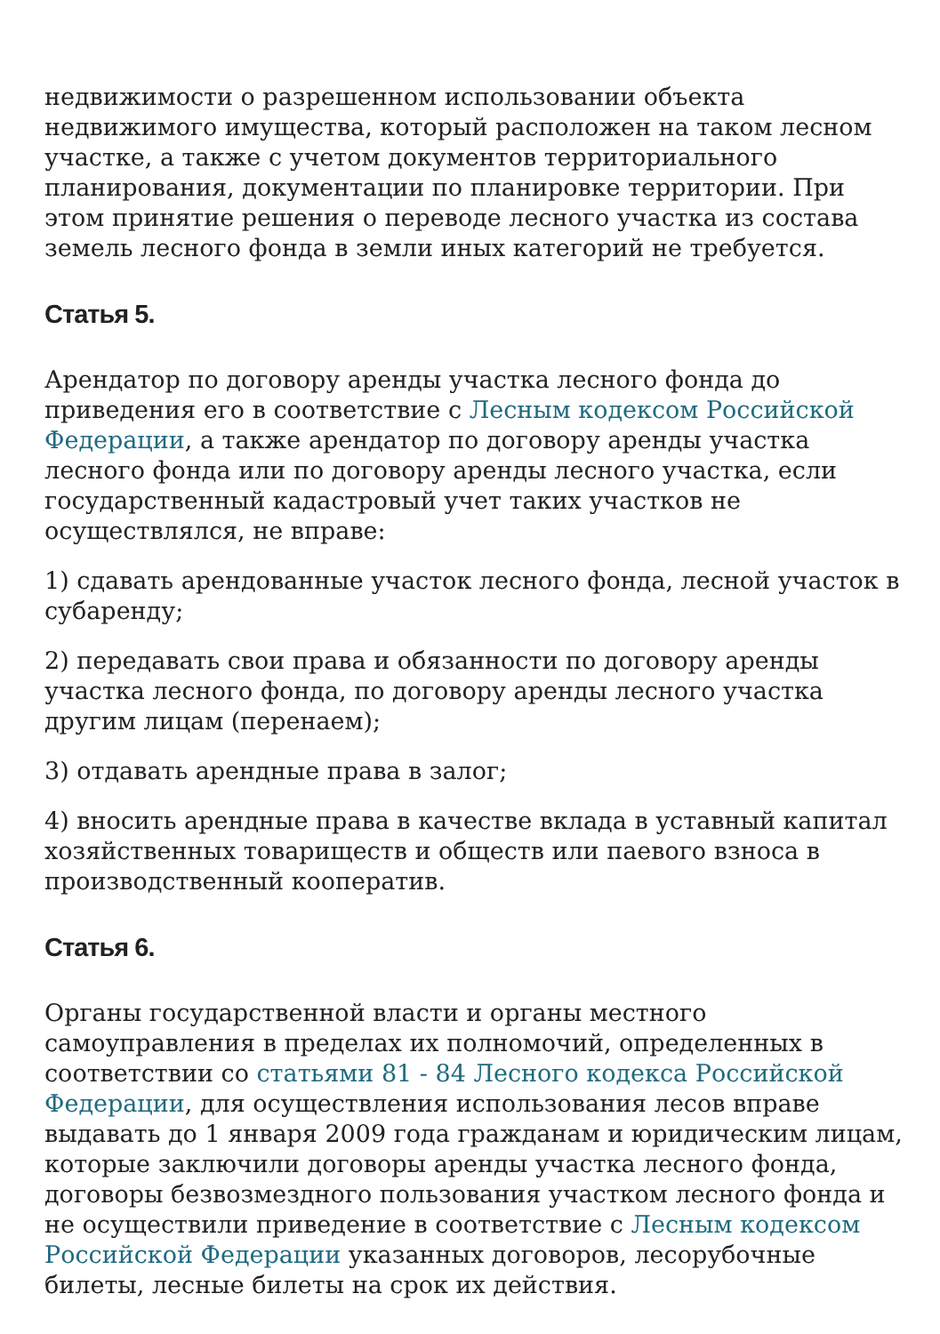недвижимости о разрешенном использовании объекта недвижимого имущества, который расположен на таком лесном участке, а также с учетом документов территориального планирования, документации по планировке территории. При этом принятие решения о переводе лесного участка из состава земель лесного фонда в земли иных категорий не требуется.
Статья 5.
Арендатор по договору аренды участка лесного фонда до приведения его в соответствие с Лесным кодексом Российской Федерации, а также арендатор по договору аренды участка лесного фонда или по договору аренды лесного участка, если государственный кадастровый учет таких участков не осуществлялся, не вправе:
1) сдавать арендованные участок лесного фонда, лесной участок в субаренду;
2) передавать свои права и обязанности по договору аренды участка лесного фонда, по договору аренды лесного участка другим лицам (перенаем);
3) отдавать арендные права в залог;
4) вносить арендные права в качестве вклада в уставный капитал хозяйственных товариществ и обществ или паевого взноса в производственный кооператив.
Статья 6.
Органы государственной власти и органы местного самоуправления в пределах их полномочий, определенных в соответствии со статьями 81 - 84 Лесного кодекса Российской Федерации, для осуществления использования лесов вправе выдавать до 1 января 2009 года гражданам и юридическим лицам, которые заключили договоры аренды участка лесного фонда, договоры безвозмездного пользования участком лесного фонда и не осуществили приведение в соответствие с Лесным кодексом Российской Федерации указанных договоров, лесорубочные билеты, лесные билеты на срок их действия.